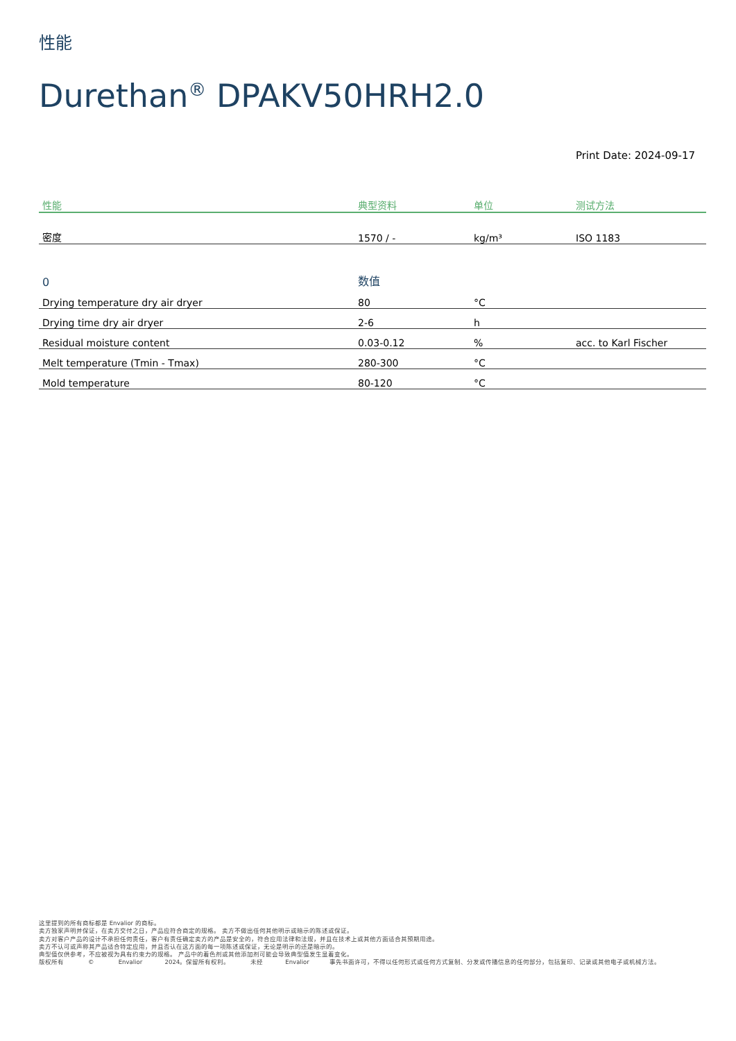性能
Durethan<sup>®</sup> DPAKV50HRH2.0
Print Date: 2024-09-17
| 性能 | 典型资料 | 单位 | 测试方法 |
| --- | --- | --- | --- |
| 密度 | 1570 / - | kg/m³ | ISO 1183 |
| 0 | 数值 | | |
| Drying temperature dry air dryer | 80 | °C | |
| Drying time dry air dryer | 2-6 | h | |
| Residual moisture content | 0.03-0.12 | % | acc. to Karl Fischer |
| Melt temperature (Tmin - Tmax) | 280-300 | °C | |
| Mold temperature | 80-120 | °C | |
这里提到的所有商标都是 Envalior 的商标。
卖方独家声明并保证，在卖方交付之日，产品应符合商定的规格。 卖方不做出任何其他明示或暗示的陈述或保证。
卖方对客户产品的设计不承担任何责任，客户有责任确定卖方的产品是安全的，符合应用法律和法规，并且在技术上或其他方面适合其预期用途。
卖方不认可或声称其产品适合特定应用，并且否认在这方面的每一项陈述或保证，无论是明示的还是暗示的。
典型值仅供参考，不应被视为具有约束力的规格。 产品中的着色剂或其他添加剂可能会导致典型值发生显着变化。
版权所有 © Envalior 2024。保留所有权利。 未经 Envalior 事先书面许可，不得以任何形式或任何方式复制、分发或传播信息的任何部分，包括复印、记录或其他电子或机械方法。